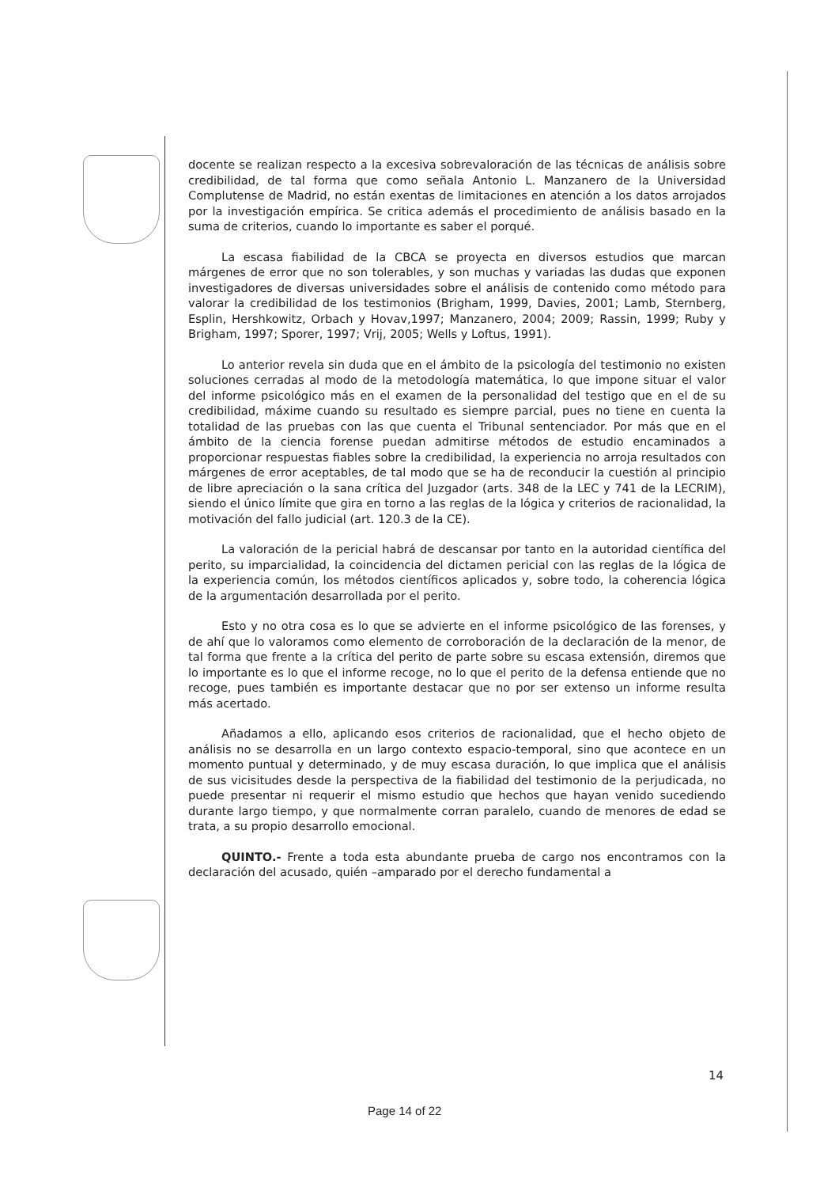docente se realizan respecto a la excesiva sobrevaloración de las técnicas de análisis sobre credibilidad, de tal forma que como señala Antonio L. Manzanero de la Universidad Complutense de Madrid, no están exentas de limitaciones en atención a los datos arrojados por la investigación empírica. Se critica además el procedimiento de análisis basado en la suma de criterios, cuando lo importante es saber el porqué.
La escasa fiabilidad de la CBCA se proyecta en diversos estudios que marcan márgenes de error que no son tolerables, y son muchas y variadas las dudas que exponen investigadores de diversas universidades sobre el análisis de contenido como método para valorar la credibilidad de los testimonios (Brigham, 1999, Davies, 2001; Lamb, Sternberg, Esplin, Hershkowitz, Orbach y Hovav,1997; Manzanero, 2004; 2009; Rassin, 1999; Ruby y Brigham, 1997; Sporer, 1997; Vrij, 2005; Wells y Loftus, 1991).
Lo anterior revela sin duda que en el ámbito de la psicología del testimonio no existen soluciones cerradas al modo de la metodología matemática, lo que impone situar el valor del informe psicológico más en el examen de la personalidad del testigo que en el de su credibilidad, máxime cuando su resultado es siempre parcial, pues no tiene en cuenta la totalidad de las pruebas con las que cuenta el Tribunal sentenciador. Por más que en el ámbito de la ciencia forense puedan admitirse métodos de estudio encaminados a proporcionar respuestas fiables sobre la credibilidad, la experiencia no arroja resultados con márgenes de error aceptables, de tal modo que se ha de reconducir la cuestión al principio de libre apreciación o la sana crítica del Juzgador (arts. 348 de la LEC y 741 de la LECRIM), siendo el único límite que gira en torno a las reglas de la lógica y criterios de racionalidad, la motivación del fallo judicial (art. 120.3 de la CE).
La valoración de la pericial habrá de descansar por tanto en la autoridad científica del perito, su imparcialidad, la coincidencia del dictamen pericial con las reglas de la lógica de la experiencia común, los métodos científicos aplicados y, sobre todo, la coherencia lógica de la argumentación desarrollada por el perito.
Esto y no otra cosa es lo que se advierte en el informe psicológico de las forenses, y de ahí que lo valoramos como elemento de corroboración de la declaración de la menor, de tal forma que frente a la crítica del perito de parte sobre su escasa extensión, diremos que lo importante es lo que el informe recoge, no lo que el perito de la defensa entiende que no recoge, pues también es importante destacar que no por ser extenso un informe resulta más acertado.
Añadamos a ello, aplicando esos criterios de racionalidad, que el hecho objeto de análisis no se desarrolla en un largo contexto espacio-temporal, sino que acontece en un momento puntual y determinado, y de muy escasa duración, lo que implica que el análisis de sus vicisitudes desde la perspectiva de la fiabilidad del testimonio de la perjudicada, no puede presentar ni requerir el mismo estudio que hechos que hayan venido sucediendo durante largo tiempo, y que normalmente corran paralelo, cuando de menores de edad se trata, a su propio desarrollo emocional.
QUINTO.- Frente a toda esta abundante prueba de cargo nos encontramos con la declaración del acusado, quién –amparado por el derecho fundamental a
14
Page 14 of 22